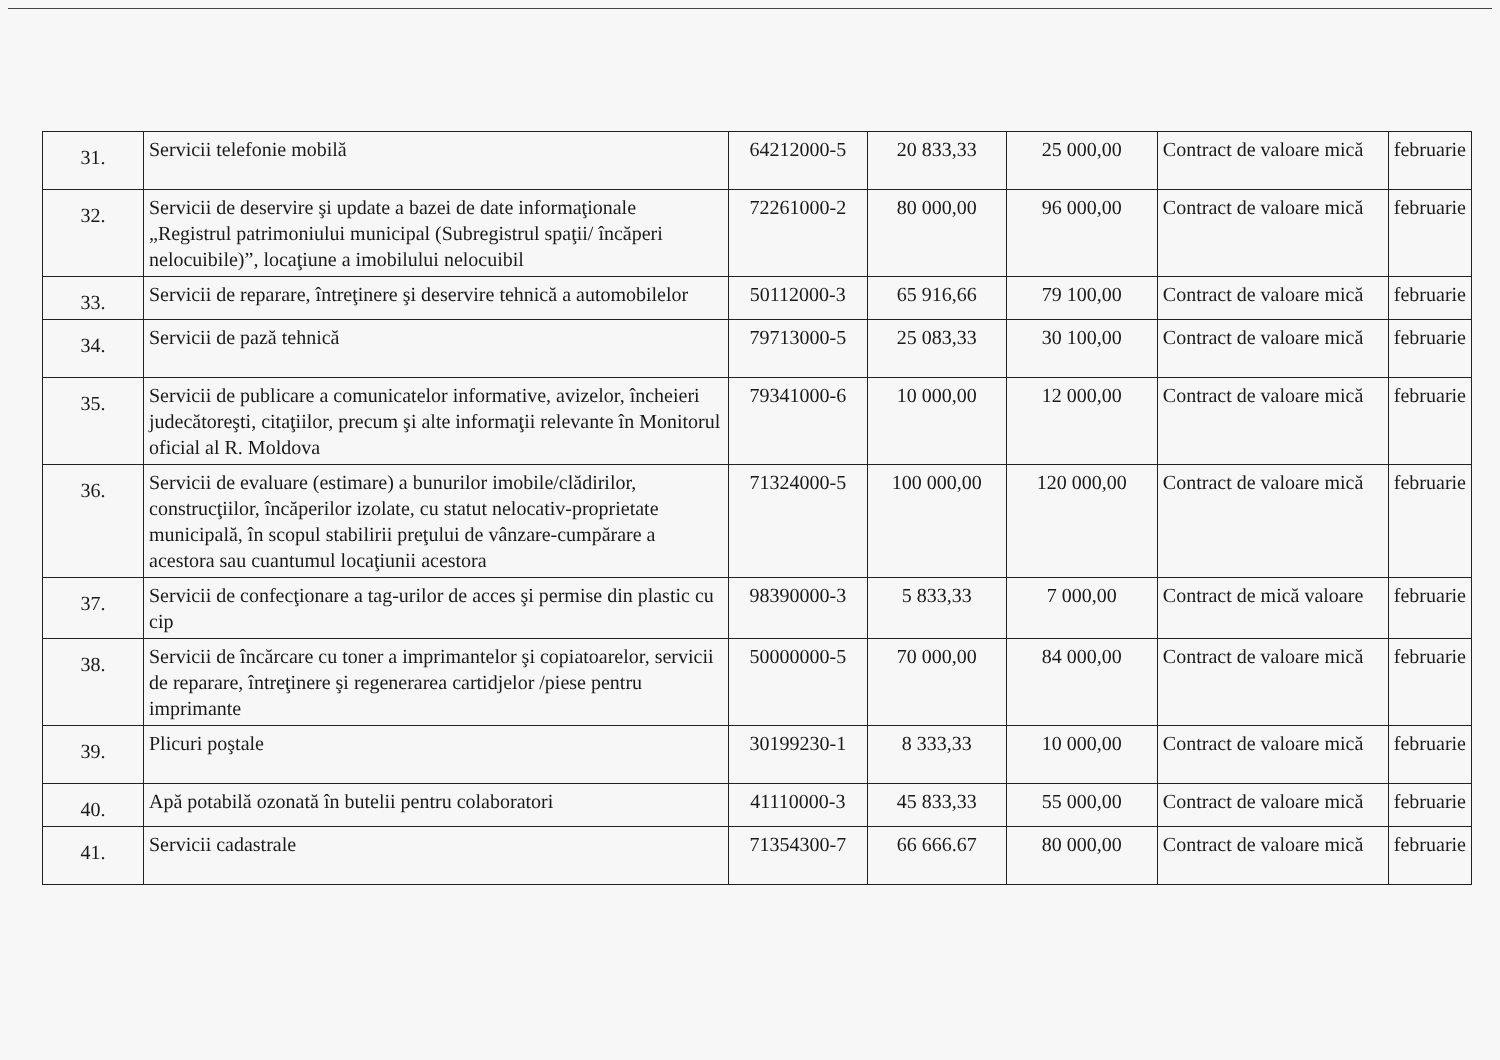| 31. | Servicii telefonie mobilă | 64212000-5 | 20 833,33 | 25 000,00 | Contract de valoare mică | februarie |
| 32. | Servicii de deservire şi update a bazei de date informaţionale „Registrul patrimoniului municipal (Subregistrul spaţii/ încăperi nelocuibile)”, locaţiune a imobilului nelocuibil | 72261000-2 | 80 000,00 | 96 000,00 | Contract de valoare mică | februarie |
| 33. | Servicii de reparare, întreţinere şi deservire tehnică a automobilelor | 50112000-3 | 65 916,66 | 79 100,00 | Contract de valoare mică | februarie |
| 34. | Servicii de pază tehnică | 79713000-5 | 25 083,33 | 30 100,00 | Contract de valoare mică | februarie |
| 35. | Servicii de publicare a comunicatelor informative, avizelor, încheieri judecătoreşti, citaţiilor, precum şi alte informaţii relevante în Monitorul oficial al R. Moldova | 79341000-6 | 10 000,00 | 12 000,00 | Contract de valoare mică | februarie |
| 36. | Servicii de evaluare (estimare) a bunurilor imobile/clădirilor, construcţiilor, încăperilor izolate, cu statut nelocativ-proprietate municipală, în scopul stabilirii preţului de vânzare-cumpărare a acestora sau cuantumul locaţiunii acestora | 71324000-5 | 100 000,00 | 120 000,00 | Contract de valoare mică | februarie |
| 37. | Servicii de confecţionare a tag-urilor de acces şi permise din plastic cu cip | 98390000-3 | 5 833,33 | 7 000,00 | Contract de mică valoare | februarie |
| 38. | Servicii de încărcare cu toner a imprimantelor şi copiatoarelor, servicii de reparare, întreţinere şi regenerarea cartidjelor /piese pentru imprimante | 50000000-5 | 70 000,00 | 84 000,00 | Contract de valoare mică | februarie |
| 39. | Plicuri poştale | 30199230-1 | 8 333,33 | 10 000,00 | Contract de valoare mică | februarie |
| 40. | Apă potabilă ozonată în butelii pentru colaboratori | 41110000-3 | 45 833,33 | 55 000,00 | Contract de valoare mică | februarie |
| 41. | Servicii cadastrale | 71354300-7 | 66 666.67 | 80 000,00 | Contract de valoare mică | februarie |